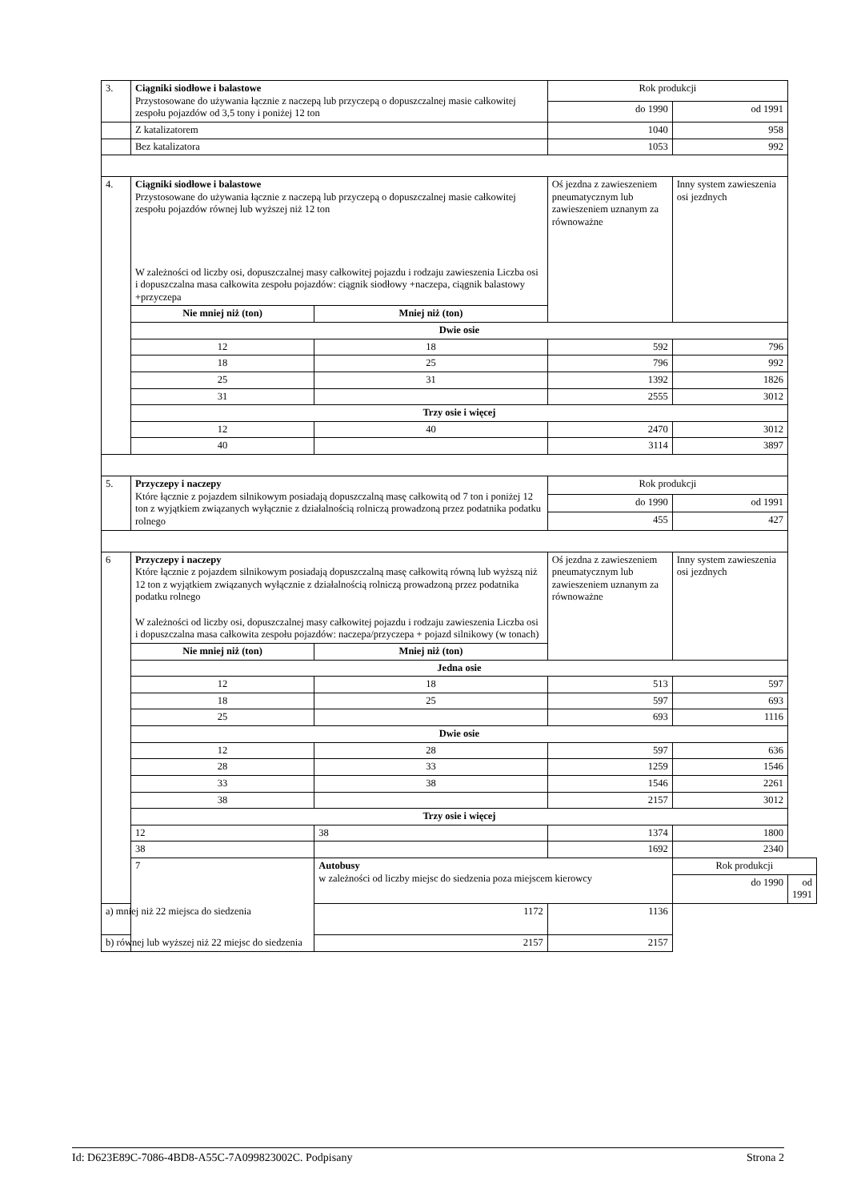| 3. | Ciągniki siodłowe i balastowe Przystosowane do używania łącznie z naczepą lub przyczepą o dopuszczalnej masie całkowitej zespołu pojazdów od 3,5 tony i poniżej 12 ton | | Rok produkcji | | |
| | | | do 1990 | od 1991 | |
| | Z katalizatorem | | 1040 | 958 | |
| | Bez katalizatora | | 1053 | 992 | |
| 4. | Ciągniki siodłowe i balastowe Przystosowane do używania łącznie z naczepą lub przyczepą o dopuszczalnej masie całkowitej zespołu pojazdów równej lub wyższej niż 12 ton W zależności od liczby osi, dopuszczalnej masy całkowitej pojazdu i rodzaju zawieszenia Liczba osi i dopuszczalna masa całkowita zespołu pojazdów: ciągnik siodłowy +naczepa, ciągnik balastowy +przyczepa | | Oś jezdna z zawieszeniem pneumatycznym lub zawieszeniem uznanym za równoważne | Inny system zawieszenia osi jezdnych | |
| | Nie mniej niż (ton) | Mniej niż (ton) | | | |
| | Dwie osie | | | | |
| | 12 | 18 | 592 | 796 | |
| | 18 | 25 | 796 | 992 | |
| | 25 | 31 | 1392 | 1826 | |
| | 31 | | 2555 | 3012 | |
| | Trzy osie i więcej | | | | |
| | 12 | 40 | 2470 | 3012 | |
| | 40 | | 3114 | 3897 | |
| 5. | Przyczepy i naczepy Które łącznie z pojazdem silnikowym posiadają dopuszczalną masę całkowitą od 7 ton i poniżej 12 ton z wyjątkiem związanych wyłącznie z działalnością rolniczą prowadzoną przez podatnika podatku rolnego | | Rok produkcji | | |
| | | | do 1990 | od 1991 | |
| | | | 455 | 427 | |
| 6 | Przyczepy i naczepy Które łącznie z pojazdem silnikowym posiadają dopuszczalną masę całkowitą równą lub wyższą niż 12 ton z wyjątkiem związanych wyłącznie z działalnością rolniczą prowadzoną przez podatnika podatku rolnego W zależności od liczby osi, dopuszczalnej masy całkowitej pojazdu i rodzaju zawieszenia Liczba osi i dopuszczalna masa całkowita zespołu pojazdów: naczepa/przyczepa + pojazd silnikowy (w tonach) | | Oś jezdna z zawieszeniem pneumatycznym lub zawieszeniem uznanym za równoważne | Inny system zawieszenia osi jezdnych | |
| | Nie mniej niż (ton) | Mniej niż (ton) | | | |
| | Jedna osie | | | | |
| | 12 | 18 | 513 | 597 | |
| | 18 | 25 | 597 | 693 | |
| | 25 | | 693 | 1116 | |
| | Dwie osie | | | | |
| | 12 | 28 | 597 | 636 | |
| | 28 | 33 | 1259 | 1546 | |
| | 33 | 38 | 1546 | 2261 | |
| | 38 | | 2157 | 3012 | |
| | Trzy osie i więcej | | | | |
| | 12 | 38 | 1374 | 1800 | |
| | 38 | | 1692 | 2340 | |
| | 7 | Autobusy w zależności od liczby miejsc do siedzenia poza miejscem kierowcy | | Rok produkcji | |
| | | | | do 1990 | od 1991 |
| a) mniej niż 22 miejsca do siedzenia | | 1172 | 1136 | | |
| b) równej lub wyższej niż 22 miejsc do siedzenia | | 2157 | 2157 | | |
Id: D623E89C-7086-4BD8-A55C-7A099823002C. Podpisany Strona 2